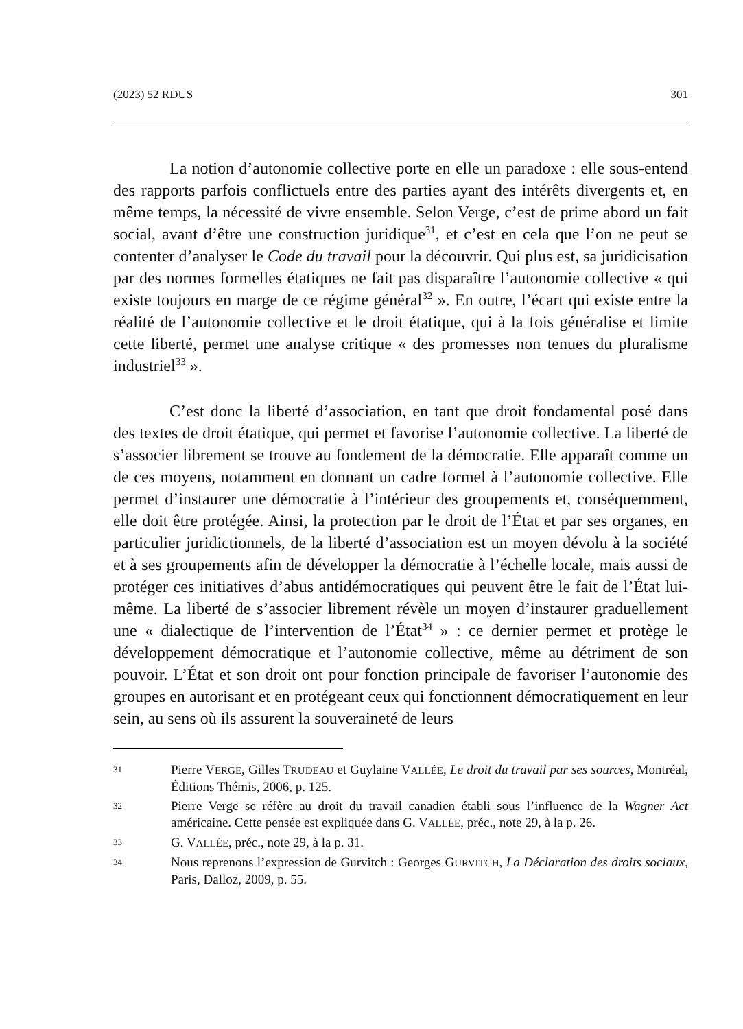(2023) 52 RDUS 301
La notion d’autonomie collective porte en elle un paradoxe : elle sous-entend des rapports parfois conflictuels entre des parties ayant des intérêts divergents et, en même temps, la nécessité de vivre ensemble. Selon Verge, c’est de prime abord un fait social, avant d’être une construction juridique<sup>31</sup>, et c’est en cela que l’on ne peut se contenter d’analyser le Code du travail pour la découvrir. Qui plus est, sa juridicisation par des normes formelles étatiques ne fait pas disparaître l’autonomie collective « qui existe toujours en marge de ce régime général<sup>32</sup> ». En outre, l’écart qui existe entre la réalité de l’autonomie collective et le droit étatique, qui à la fois généralise et limite cette liberté, permet une analyse critique « des promesses non tenues du pluralisme industriel<sup>33</sup> ».
C’est donc la liberté d’association, en tant que droit fondamental posé dans des textes de droit étatique, qui permet et favorise l’autonomie collective. La liberté de s’associer librement se trouve au fondement de la démocratie. Elle apparaît comme un de ces moyens, notamment en donnant un cadre formel à l’autonomie collective. Elle permet d’instaurer une démocratie à l’intérieur des groupements et, conséquemment, elle doit être protégée. Ainsi, la protection par le droit de l’État et par ses organes, en particulier juridictionnels, de la liberté d’association est un moyen dévolu à la société et à ses groupements afin de développer la démocratie à l’échelle locale, mais aussi de protéger ces initiatives d’abus antidémocratiques qui peuvent être le fait de l’État lui-même. La liberté de s’associer librement révèle un moyen d’instaurer graduellement une « dialectique de l’intervention de l’État<sup>34</sup> » : ce dernier permet et protège le développement démocratique et l’autonomie collective, même au détriment de son pouvoir. L’État et son droit ont pour fonction principale de favoriser l’autonomie des groupes en autorisant et en protégeant ceux qui fonctionnent démocratiquement en leur sein, au sens où ils assurent la souveraineté de leurs
31 Pierre VERGE, Gilles TRUDEAU et Guylaine VALLÉE, Le droit du travail par ses sources, Montréal, Éditions Thémis, 2006, p. 125.
32 Pierre Verge se réfère au droit du travail canadien établi sous l’influence de la Wagner Act américaine. Cette pensée est expliquée dans G. VALLÉE, préc., note 29, à la p. 26.
33 G. VALLÉE, préc., note 29, à la p. 31.
34 Nous reprenons l’expression de Gurvitch : Georges GURVITCH, La Déclaration des droits sociaux, Paris, Dalloz, 2009, p. 55.